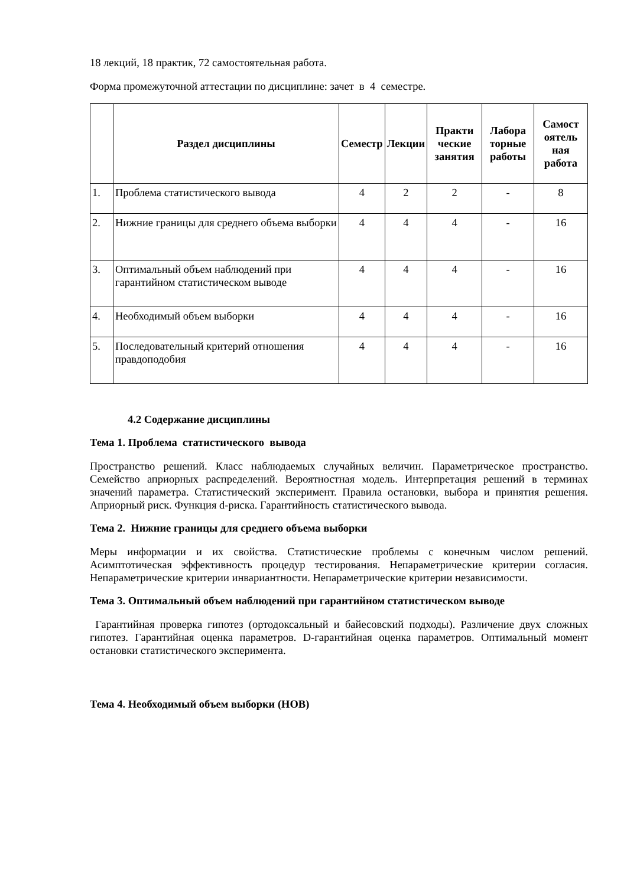18 лекций, 18 практик, 72 самостоятельная работа.
Форма промежуточной аттестации по дисциплине: зачет в 4 семестре.
| | Раздел дисциплины | Семестр | Лекции | Практи ческие занятия | Лабора торные работы | Самост оятель ная работа |
| --- | --- | --- | --- | --- | --- | --- |
| 1. | Проблема статистического вывода | 4 | 2 | 2 | - | 8 |
| 2. | Нижние границы для среднего объема выборки | 4 | 4 | 4 | - | 16 |
| 3. | Оптимальный объем наблюдений при гарантийном статистическом выводе | 4 | 4 | 4 | - | 16 |
| 4. | Необходимый объем выборки | 4 | 4 | 4 | - | 16 |
| 5. | Последовательный критерий отношения правдоподобия | 4 | 4 | 4 | - | 16 |
4.2 Содержание дисциплины
Тема 1. Проблема статистического вывода
Пространство решений. Класс наблюдаемых случайных величин. Параметрическое пространство. Семейство априорных распределений. Вероятностная модель. Интерпретация решений в терминах значений параметра. Статистический эксперимент. Правила остановки, выбора и принятия решения. Априорный риск. Функция d-риска. Гарантийность статистического вывода.
Тема 2. Нижние границы для среднего объема выборки
Меры информации и их свойства. Статистические проблемы с конечным числом решений. Асимптотическая эффективность процедур тестирования. Непараметрические критерии согласия. Непараметрические критерии инвариантности. Непараметрические критерии независимости.
Тема 3. Оптимальный объем наблюдений при гарантийном статистическом выводе
Гарантийная проверка гипотез (ортодоксальный и байесовский подходы). Различение двух сложных гипотез. Гарантийная оценка параметров. D-гарантийная оценка параметров. Оптимальный момент остановки статистического эксперимента.
Тема 4. Необходимый объем выборки (НОВ)